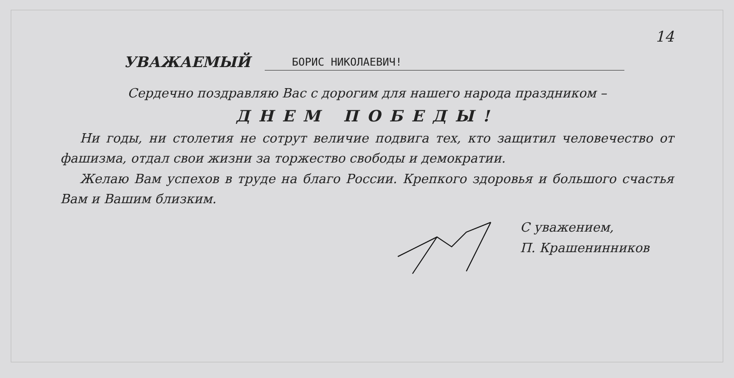14
УВАЖАЕМЫЙ БОРИС НИКОЛАЕВИЧ!
Сердечно поздравляю Вас с дорогим для нашего народа праздником –
ДНЕМ ПОБЕДЫ!
Ни годы, ни столетия не сотрут величие подвига тех, кто защитил человечество от фашизма, отдал свои жизни за торжество свободы и демократии.
Желаю Вам успехов в труде на благо России. Крепкого здоровья и большого счастья Вам и Вашим близким.
С уважением,
П. Крашенинников